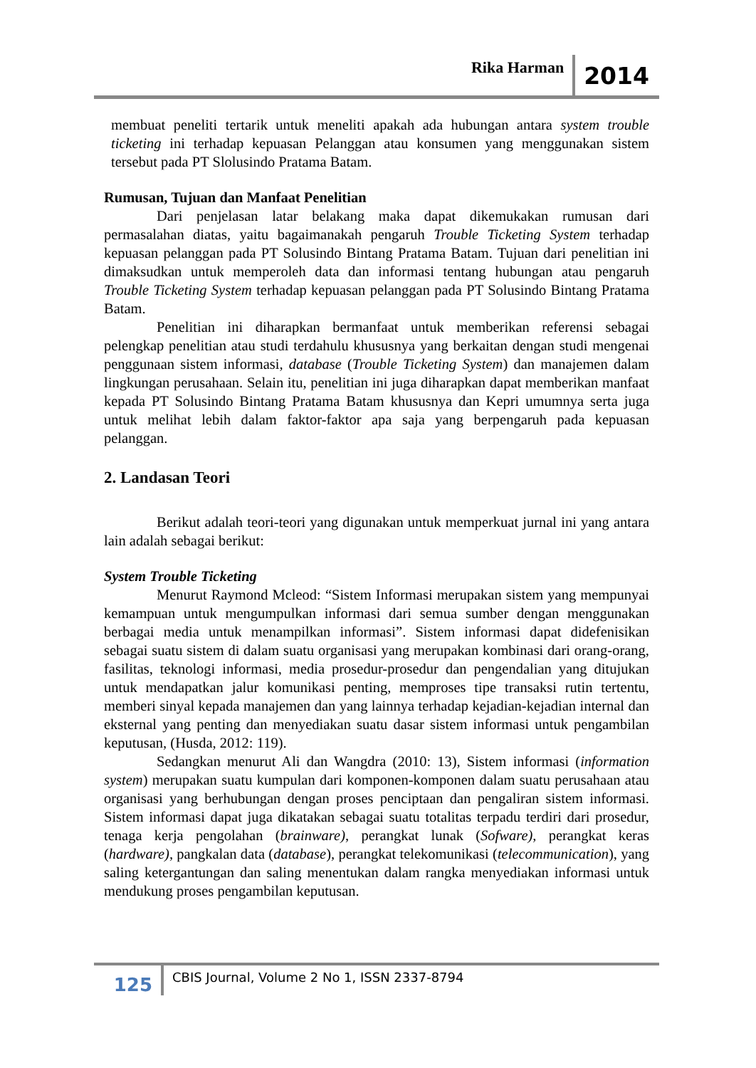Rika Harman 2014
membuat peneliti tertarik untuk meneliti apakah ada hubungan antara system trouble ticketing ini terhadap kepuasan Pelanggan atau konsumen yang menggunakan sistem tersebut pada PT Slolusindo Pratama Batam.
Rumusan, Tujuan dan Manfaat Penelitian
Dari penjelasan latar belakang maka dapat dikemukakan rumusan dari permasalahan diatas, yaitu bagaimanakah pengaruh Trouble Ticketing System terhadap kepuasan pelanggan pada PT Solusindo Bintang Pratama Batam. Tujuan dari penelitian ini dimaksudkan untuk memperoleh data dan informasi tentang hubungan atau pengaruh Trouble Ticketing System terhadap kepuasan pelanggan pada PT Solusindo Bintang Pratama Batam.
Penelitian ini diharapkan bermanfaat untuk memberikan referensi sebagai pelengkap penelitian atau studi terdahulu khususnya yang berkaitan dengan studi mengenai penggunaan sistem informasi, database (Trouble Ticketing System) dan manajemen dalam lingkungan perusahaan. Selain itu, penelitian ini juga diharapkan dapat memberikan manfaat kepada PT Solusindo Bintang Pratama Batam khususnya dan Kepri umumnya serta juga untuk melihat lebih dalam faktor-faktor apa saja yang berpengaruh pada kepuasan pelanggan.
2. Landasan Teori
Berikut adalah teori-teori yang digunakan untuk memperkuat jurnal ini yang antara lain adalah sebagai berikut:
System Trouble Ticketing
Menurut Raymond Mcleod: “Sistem Informasi merupakan sistem yang mempunyai kemampuan untuk mengumpulkan informasi dari semua sumber dengan menggunakan berbagai media untuk menampilkan informasi”. Sistem informasi dapat didefenisikan sebagai suatu sistem di dalam suatu organisasi yang merupakan kombinasi dari orang-orang, fasilitas, teknologi informasi, media prosedur-prosedur dan pengendalian yang ditujukan untuk mendapatkan jalur komunikasi penting, memproses tipe transaksi rutin tertentu, memberi sinyal kepada manajemen dan yang lainnya terhadap kejadian-kejadian internal dan eksternal yang penting dan menyediakan suatu dasar sistem informasi untuk pengambilan keputusan, (Husda, 2012: 119).
Sedangkan menurut Ali dan Wangdra (2010: 13), Sistem informasi (information system) merupakan suatu kumpulan dari komponen-komponen dalam suatu perusahaan atau organisasi yang berhubungan dengan proses penciptaan dan pengaliran sistem informasi. Sistem informasi dapat juga dikatakan sebagai suatu totalitas terpadu terdiri dari prosedur, tenaga kerja pengolahan (brainware), perangkat lunak (Sofware), perangkat keras (hardware), pangkalan data (database), perangkat telekomunikasi (telecommunication), yang saling ketergantungan dan saling menentukan dalam rangka menyediakan informasi untuk mendukung proses pengambilan keputusan.
125 CBIS Journal, Volume 2 No 1, ISSN 2337-8794